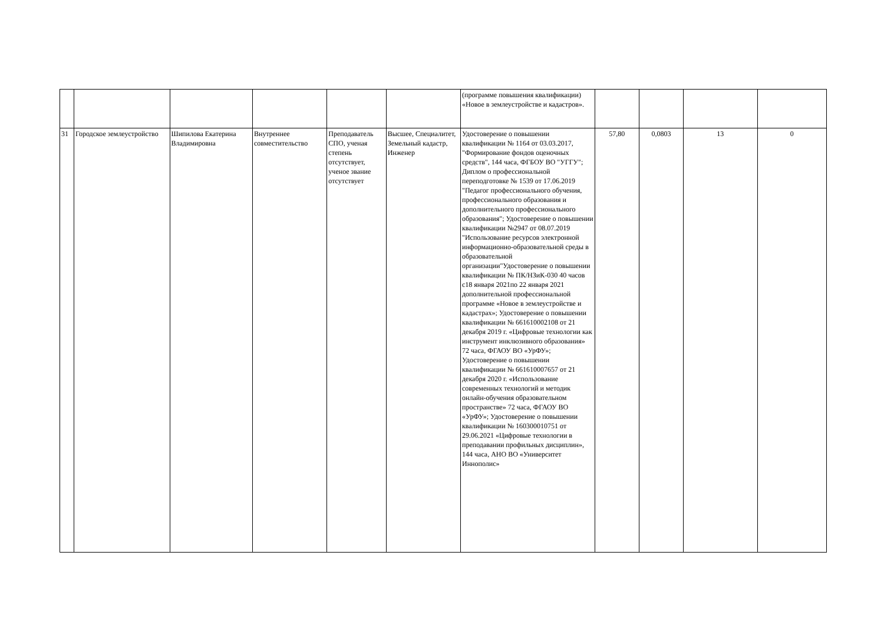| | | | | | | (программе повышения квалификации) «Новое в землеустройстве и кадастров». | | | | |
| 31 | Городское землеустройство | Шипилова Екатерина Владимировна | Внутреннее совместительство | Преподаватель СПО, ученая степень отсутствует, ученое звание отсутствует | Высшее, Специалитет, Земельный кадастр, Инженер | Удостоверение о повышении квалификации № 1164 от 03.03.2017, "Формирование фондов оценочных средств", 144 часа, ФГБОУ ВО "УГГУ"; Диплом о профессиональной переподготовке № 1539 от 17.06.2019 "Педагог профессионального обучения, профессионального образования и дополнительного профессионального образования"; Удостоверение о повышении квалификации №2947 от 08.07.2019 "Использование ресурсов электронной информационно-образовательной среды в образовательной организации"Удостоверение о повышении квалификации № ПК/НЗиК-030 40 часов с18 января 2021по 22 января 2021 дополнительной профессиональной программе «Новое в землеустройстве и кадастрах»; Удостоверение о повышении квалификации № 661610002108 от 21 декабря 2019 г. «Цифровые технологии как инструмент инклюзивного образования» 72 часа, ФГАОУ ВО «УрФУ»; Удостоверение о повышении квалификации № 661610007657 от 21 декабря 2020 г. «Использование современных технологий и методик онлайн-обучения образовательном пространстве» 72 часа, ФГАОУ ВО «УрФУ»; Удостоверение о повышении квалификации № 160300010751 от 29.06.2021 «Цифровые технологии в преподавании профильных дисциплин», 144 часа, АНО ВО «Университет Иннополис» | 57,80 | 0,0803 | 13 | 0 |